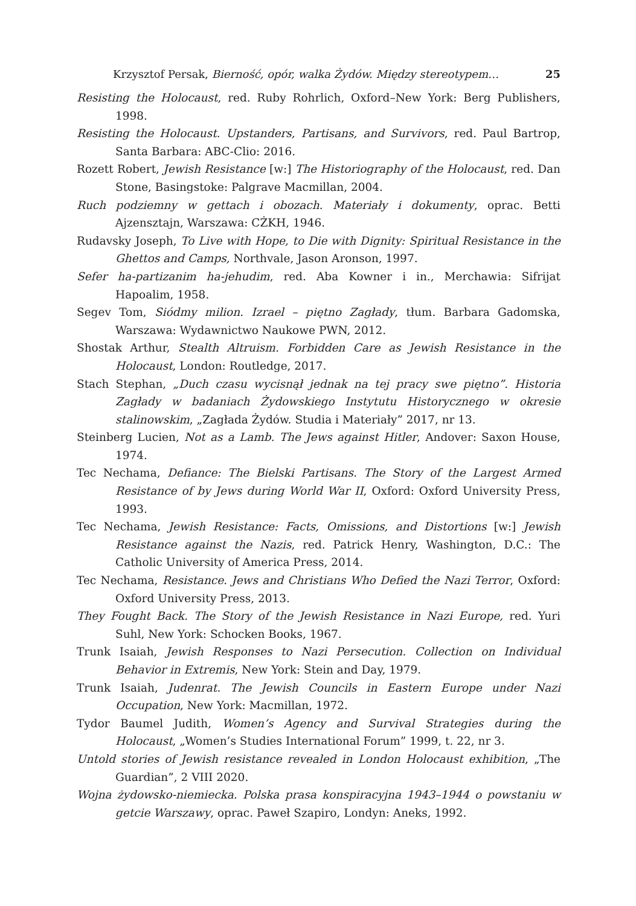Krzysztof Persak, Bierność, opór, walka Żydów. Między stereotypem… 25
Resisting the Holocaust, red. Ruby Rohrlich, Oxford–New York: Berg Publishers, 1998.
Resisting the Holocaust. Upstanders, Partisans, and Survivors, red. Paul Bartrop, Santa Barbara: ABC-Clio: 2016.
Rozett Robert, Jewish Resistance [w:] The Historiography of the Holocaust, red. Dan Stone, Basingstoke: Palgrave Macmillan, 2004.
Ruch podziemny w gettach i obozach. Materiały i dokumenty, oprac. Betti Ajzensztajn, Warszawa: CŻKH, 1946.
Rudavsky Joseph, To Live with Hope, to Die with Dignity: Spiritual Resistance in the Ghettos and Camps, Northvale, Jason Aronson, 1997.
Sefer ha-partizanim ha-jehudim, red. Aba Kowner i in., Merchawia: Sifrijat Hapoalim, 1958.
Segev Tom, Siódmy milion. Izrael – piętno Zagłady, tłum. Barbara Gadomska, Warszawa: Wydawnictwo Naukowe PWN, 2012.
Shostak Arthur, Stealth Altruism. Forbidden Care as Jewish Resistance in the Holocaust, London: Routledge, 2017.
Stach Stephan, „Duch czasu wycisnął jednak na tej pracy swe piętno”. Historia Zagłady w badaniach Żydowskiego Instytutu Historycznego w okresie stalinowskim, „Zagłada Żydów. Studia i Materiały” 2017, nr 13.
Steinberg Lucien, Not as a Lamb. The Jews against Hitler, Andover: Saxon House, 1974.
Tec Nechama, Defiance: The Bielski Partisans. The Story of the Largest Armed Resistance of by Jews during World War II, Oxford: Oxford University Press, 1993.
Tec Nechama, Jewish Resistance: Facts, Omissions, and Distortions [w:] Jewish Resistance against the Nazis, red. Patrick Henry, Washington, D.C.: The Catholic University of America Press, 2014.
Tec Nechama, Resistance. Jews and Christians Who Defied the Nazi Terror, Oxford: Oxford University Press, 2013.
They Fought Back. The Story of the Jewish Resistance in Nazi Europe, red. Yuri Suhl, New York: Schocken Books, 1967.
Trunk Isaiah, Jewish Responses to Nazi Persecution. Collection on Individual Behavior in Extremis, New York: Stein and Day, 1979.
Trunk Isaiah, Judenrat. The Jewish Councils in Eastern Europe under Nazi Occupation, New York: Macmillan, 1972.
Tydor Baumel Judith, Women’s Agency and Survival Strategies during the Holocaust, „Women’s Studies International Forum” 1999, t. 22, nr 3.
Untold stories of Jewish resistance revealed in London Holocaust exhibition, „The Guardian”, 2 VIII 2020.
Wojna żydowsko-niemiecka. Polska prasa konspiracyjna 1943–1944 o powstaniu w getcie Warszawy, oprac. Paweł Szapiro, Londyn: Aneks, 1992.